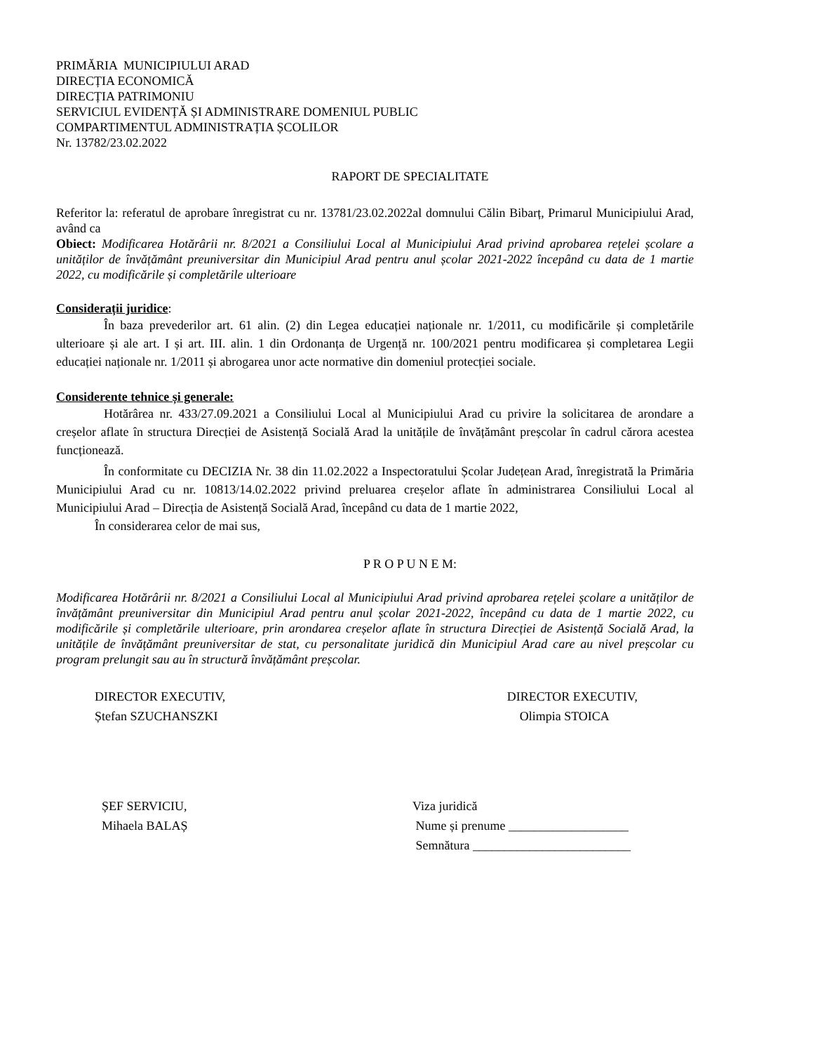PRIMĂRIA MUNICIPIULUI ARAD
DIRECȚIA ECONOMICĂ
DIRECȚIA PATRIMONIU
SERVICIUL EVIDENȚĂ ȘI ADMINISTRARE DOMENIUL PUBLIC
COMPARTIMENTUL ADMINISTRAȚIA ȘCOLILOR
Nr. 13782/23.02.2022
RAPORT DE SPECIALITATE
Referitor la: referatul de aprobare înregistrat cu nr. 13781/23.02.2022al domnului Călin Bibarț, Primarul Municipiului Arad, având ca
Obiect: Modificarea Hotărârii nr. 8/2021 a Consiliului Local al Municipiului Arad privind aprobarea rețelei școlare a unităților de învățământ preuniversitar din Municipiul Arad pentru anul școlar 2021-2022 începând cu data de 1 martie 2022, cu modificările și completările ulterioare
Considerații juridice:
În baza prevederilor art. 61 alin. (2) din Legea educației naționale nr. 1/2011, cu modificările și completările ulterioare și ale art. I și art. III. alin. 1 din Ordonanța de Urgență nr. 100/2021 pentru modificarea și completarea Legii educației naționale nr. 1/2011 și abrogarea unor acte normative din domeniul protecției sociale.
Considerente tehnice și generale:
Hotărârea nr. 433/27.09.2021 a Consiliului Local al Municipiului Arad cu privire la solicitarea de arondare a creșelor aflate în structura Direcției de Asistență Socială Arad la unitățile de învățământ preșcolar în cadrul cărora acestea funcționează.
În conformitate cu DECIZIA Nr. 38 din 11.02.2022 a Inspectoratului Școlar Județean Arad, înregistrată la Primăria Municipiului Arad cu nr. 10813/14.02.2022 privind preluarea creșelor aflate în administrarea Consiliului Local al Municipiului Arad – Direcția de Asistență Socială Arad, începând cu data de 1 martie 2022,
În considerarea celor de mai sus,
P R O P U N E M:
Modificarea Hotărârii nr. 8/2021 a Consiliului Local al Municipiului Arad privind aprobarea rețelei școlare a unităților de învățământ preuniversitar din Municipiul Arad pentru anul școlar 2021-2022, începând cu data de 1 martie 2022, cu modificările și completările ulterioare, prin arondarea creșelor aflate în structura Direcției de Asistență Socială Arad, la unitățile de învățământ preuniversitar de stat, cu personalitate juridică din Municipiul Arad care au nivel preșcolar cu program prelungit sau au în structură învățământ preșcolar.
DIRECTOR EXECUTIV,
Ștefan SZUCHANSZKI
DIRECTOR EXECUTIV,
Olimpia STOICA
ȘEF SERVICIU,
Mihaela BALAȘ
Viza juridică
Nume și prenume ___________________
Semnătura _________________________